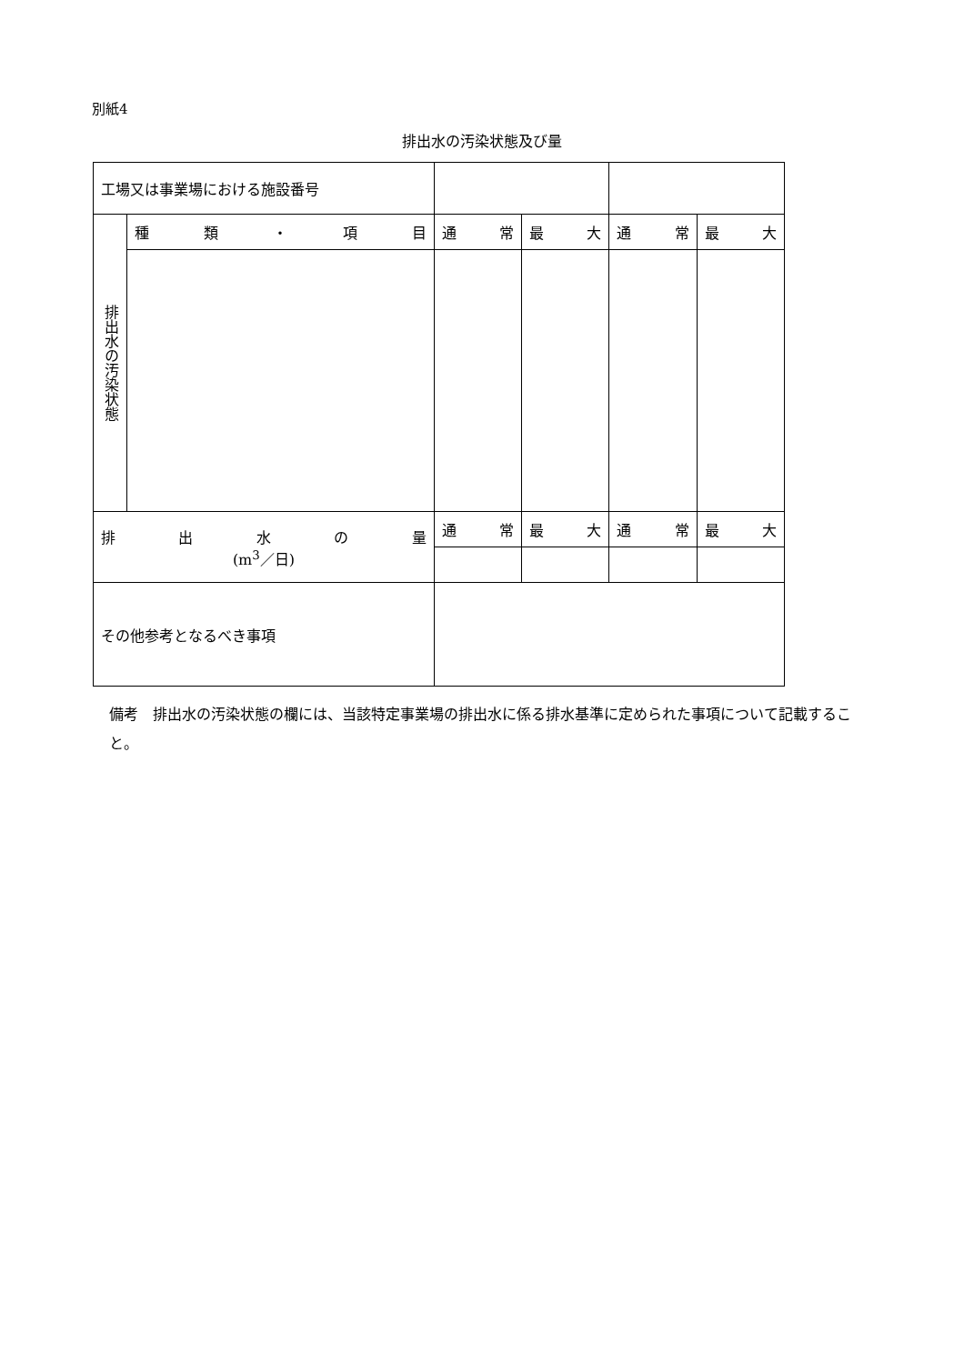別紙4
排出水の汚染状態及び量
| 工場又は事業場における施設番号 | | | | | |
| 排出水の汚染状態 | 種 類 ・ 項 目 | 通 常 | 最 大 | 通 常 | 最 大 |
| 排 出 水 の 量 (m<sup>3</sup>／日) | | 通 常 | 最 大 | 通 常 | 最 大 |
| その他参考となるべき事項 | | | | | |
備考　排出水の汚染状態の欄には、当該特定事業場の排出水に係る排水基準に定められた事項について記載すること。